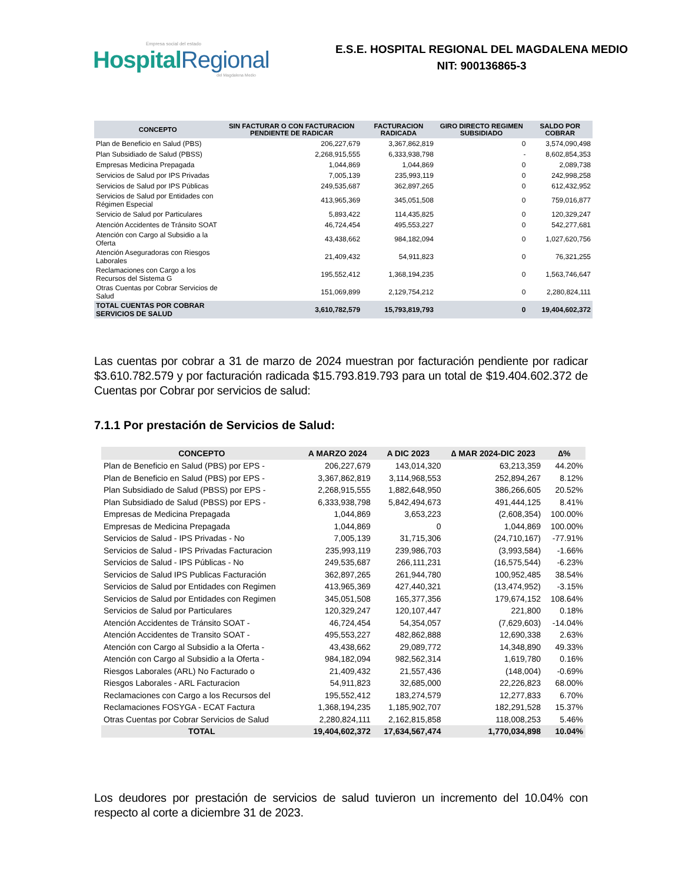Empresa social del estado
HospitalRegional
del Magdalena Medio
E.S.E. HOSPITAL REGIONAL DEL MAGDALENA MEDIO
NIT: 900136865-3
| CONCEPTO | SIN FACTURAR O CON FACTURACION PENDIENTE DE RADICAR | FACTURACION RADICADA | GIRO DIRECTO REGIMEN SUBSIDIADO | SALDO POR COBRAR |
| --- | --- | --- | --- | --- |
| Plan de Beneficio en Salud (PBS) | 206,227,679 | 3,367,862,819 | 0 | 3,574,090,498 |
| Plan Subsidiado de Salud (PBSS) | 2,268,915,555 | 6,333,938,798 | - | 8,602,854,353 |
| Empresas Medicina Prepagada | 1,044,869 | 1,044,869 | 0 | 2,089,738 |
| Servicios de Salud por IPS Privadas | 7,005,139 | 235,993,119 | 0 | 242,998,258 |
| Servicios de Salud por IPS Públicas | 249,535,687 | 362,897,265 | 0 | 612,432,952 |
| Servicios de Salud por Entidades con Régimen Especial | 413,965,369 | 345,051,508 | 0 | 759,016,877 |
| Servicio de Salud por Particulares | 5,893,422 | 114,435,825 | 0 | 120,329,247 |
| Atención Accidentes de Tránsito SOAT | 46,724,454 | 495,553,227 | 0 | 542,277,681 |
| Atención con Cargo al Subsidio a la Oferta | 43,438,662 | 984,182,094 | 0 | 1,027,620,756 |
| Atención Aseguradoras con Riesgos Laborales | 21,409,432 | 54,911,823 | 0 | 76,321,255 |
| Reclamaciones con Cargo a los Recursos del Sistema G | 195,552,412 | 1,368,194,235 | 0 | 1,563,746,647 |
| Otras Cuentas por Cobrar Servicios de Salud | 151,069,899 | 2,129,754,212 | 0 | 2,280,824,111 |
| TOTAL CUENTAS POR COBRAR SERVICIOS DE SALUD | 3,610,782,579 | 15,793,819,793 | 0 | 19,404,602,372 |
Las cuentas por cobrar a 31 de marzo de 2024 muestran por facturación pendiente por radicar $3.610.782.579 y por facturación radicada $15.793.819.793 para un total de $19.404.602.372 de Cuentas por Cobrar por servicios de salud:
7.1.1 Por prestación de Servicios de Salud:
| CONCEPTO | A MARZO 2024 | A DIC 2023 | ∆ MAR 2024-DIC 2023 | ∆% |
| --- | --- | --- | --- | --- |
| Plan de Beneficio en Salud (PBS) por EPS - | 206,227,679 | 143,014,320 | 63,213,359 | 44.20% |
| Plan de Beneficio en Salud (PBS) por EPS - | 3,367,862,819 | 3,114,968,553 | 252,894,267 | 8.12% |
| Plan Subsidiado de Salud (PBSS) por EPS - | 2,268,915,555 | 1,882,648,950 | 386,266,605 | 20.52% |
| Plan Subsidiado de Salud (PBSS) por EPS - | 6,333,938,798 | 5,842,494,673 | 491,444,125 | 8.41% |
| Empresas de Medicina Prepagada | 1,044,869 | 3,653,223 | (2,608,354) | 100.00% |
| Empresas de Medicina Prepagada | 1,044,869 | 0 | 1,044,869 | 100.00% |
| Servicios de Salud - IPS Privadas - No | 7,005,139 | 31,715,306 | (24,710,167) | -77.91% |
| Servicios de Salud - IPS Privadas Facturacion | 235,993,119 | 239,986,703 | (3,993,584) | -1.66% |
| Servicios de Salud - IPS Públicas - No | 249,535,687 | 266,111,231 | (16,575,544) | -6.23% |
| Servicios de Salud IPS Publicas Facturación | 362,897,265 | 261,944,780 | 100,952,485 | 38.54% |
| Servicios de Salud por Entidades con Regimen | 413,965,369 | 427,440,321 | (13,474,952) | -3.15% |
| Servicios de Salud por Entidades con Regimen | 345,051,508 | 165,377,356 | 179,674,152 | 108.64% |
| Servicios de Salud por Particulares | 120,329,247 | 120,107,447 | 221,800 | 0.18% |
| Atención Accidentes de Tránsito SOAT - | 46,724,454 | 54,354,057 | (7,629,603) | -14.04% |
| Atención Accidentes de Transito SOAT - | 495,553,227 | 482,862,888 | 12,690,338 | 2.63% |
| Atención con Cargo al Subsidio a la Oferta - | 43,438,662 | 29,089,772 | 14,348,890 | 49.33% |
| Atención con Cargo al Subsidio a la Oferta - | 984,182,094 | 982,562,314 | 1,619,780 | 0.16% |
| Riesgos Laborales (ARL) No Facturado o | 21,409,432 | 21,557,436 | (148,004) | -0.69% |
| Riesgos Laborales - ARL Facturacion | 54,911,823 | 32,685,000 | 22,226,823 | 68.00% |
| Reclamaciones con Cargo a los Recursos del | 195,552,412 | 183,274,579 | 12,277,833 | 6.70% |
| Reclamaciones FOSYGA - ECAT Factura | 1,368,194,235 | 1,185,902,707 | 182,291,528 | 15.37% |
| Otras Cuentas por Cobrar Servicios de Salud | 2,280,824,111 | 2,162,815,858 | 118,008,253 | 5.46% |
| TOTAL | 19,404,602,372 | 17,634,567,474 | 1,770,034,898 | 10.04% |
Los deudores por prestación de servicios de salud tuvieron un incremento del 10.04% con respecto al corte a diciembre 31 de 2023.